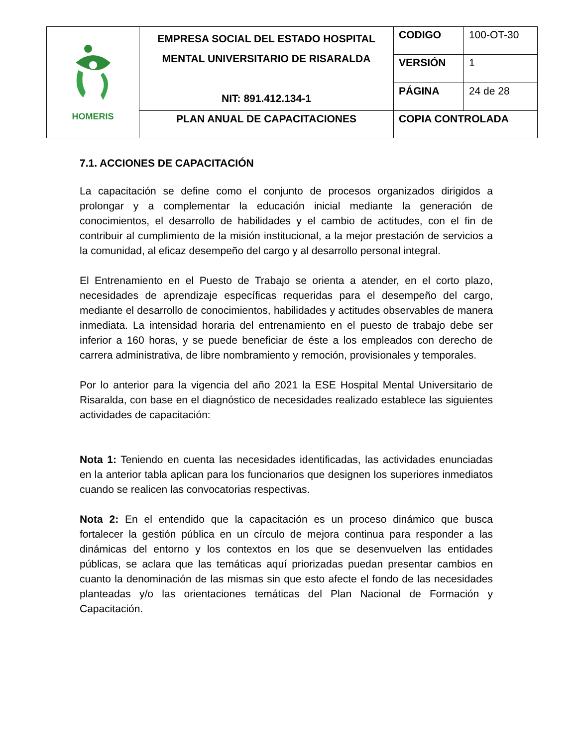| HOMERIS | EMPRESA SOCIAL DEL ESTADO HOSPITAL MENTAL UNIVERSITARIO DE RISARALDA NIT: 891.412.134-1 | CODIGO | 100-OT-30 |
| | | VERSIÓN | 1 |
| | | PÁGINA | 24 de 28 |
| | PLAN ANUAL DE CAPACITACIONES | COPIA CONTROLADA | |
7.1. ACCIONES DE CAPACITACIÓN
La capacitación se define como el conjunto de procesos organizados dirigidos a prolongar y a complementar la educación inicial mediante la generación de conocimientos, el desarrollo de habilidades y el cambio de actitudes, con el fin de contribuir al cumplimiento de la misión institucional, a la mejor prestación de servicios a la comunidad, al eficaz desempeño del cargo y al desarrollo personal integral.
El Entrenamiento en el Puesto de Trabajo se orienta a atender, en el corto plazo, necesidades de aprendizaje específicas requeridas para el desempeño del cargo, mediante el desarrollo de conocimientos, habilidades y actitudes observables de manera inmediata. La intensidad horaria del entrenamiento en el puesto de trabajo debe ser inferior a 160 horas, y se puede beneficiar de éste a los empleados con derecho de carrera administrativa, de libre nombramiento y remoción, provisionales y temporales.
Por lo anterior para la vigencia del año 2021 la ESE Hospital Mental Universitario de Risaralda, con base en el diagnóstico de necesidades realizado establece las siguientes actividades de capacitación:
Nota 1: Teniendo en cuenta las necesidades identificadas, las actividades enunciadas en la anterior tabla aplican para los funcionarios que designen los superiores inmediatos cuando se realicen las convocatorias respectivas.
Nota 2: En el entendido que la capacitación es un proceso dinámico que busca fortalecer la gestión pública en un círculo de mejora continua para responder a las dinámicas del entorno y los contextos en los que se desenvuelven las entidades públicas, se aclara que las temáticas aquí priorizadas puedan presentar cambios en cuanto la denominación de las mismas sin que esto afecte el fondo de las necesidades planteadas y/o las orientaciones temáticas del Plan Nacional de Formación y Capacitación.